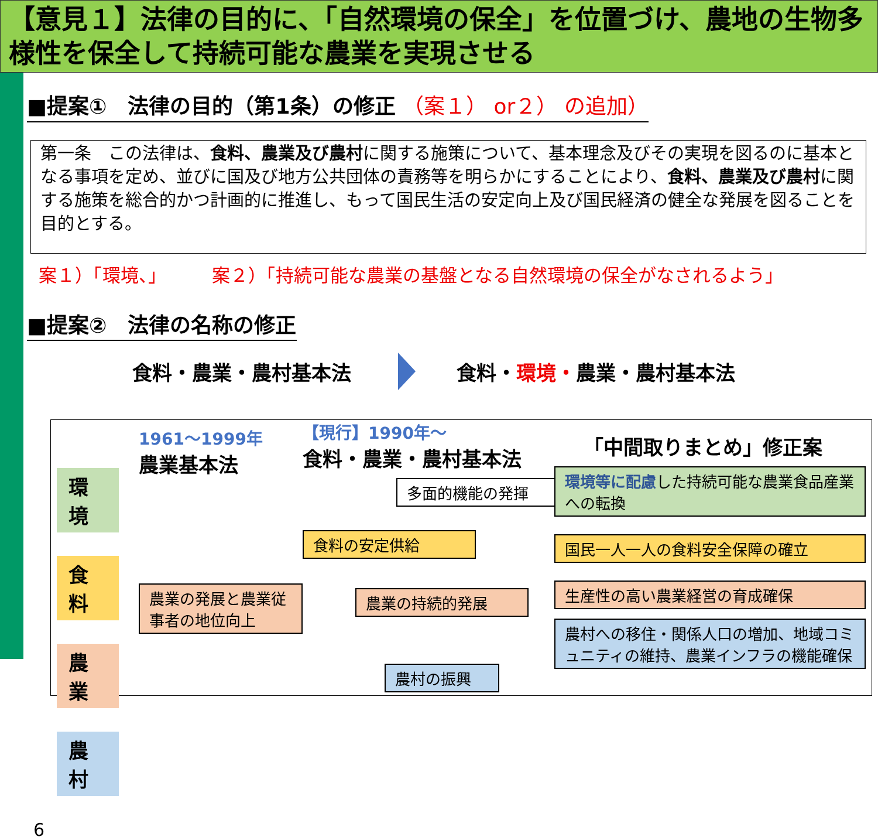【意見１】法律の目的に、「自然環境の保全」を位置づけ、農地の生物多様性を保全して持続可能な農業を実現させる
■提案①　法律の目的（第1条）の修正 （案１） or２） の追加）
第一条　この法律は、食料、農業及び農村に関する施策について、基本理念及びその実現を図るのに基本となる事項を定め、並びに国及び地方公共団体の責務等を明らかにすることにより、食料、農業及び農村に関する施策を総合的かつ計画的に推進し、もって国民生活の安定向上及び国民経済の健全な発展を図ることを目的とする。
案１）「環境、」　　　案２）「持続可能な農業の基盤となる自然環境の保全がなされるよう」
■提案②　法律の名称の修正
食料・農業・農村基本法 食料・環境・農業・農村基本法
環境
食料
農業
農村
6
1961～1999年
農業基本法
農業の発展と農業従事者の地位向上
【現行】1990年～
食料・農業・農村基本法
多面的機能の発揮
食料の安定供給
農業の持続的発展
農村の振興
「中間取りまとめ」修正案
環境等に配慮した持続可能な農業食品産業への転換
国民一人一人の食料安全保障の確立
生産性の高い農業経営の育成確保
農村への移住・関係人口の増加、地域コミュニティの維持、農業インフラの機能確保